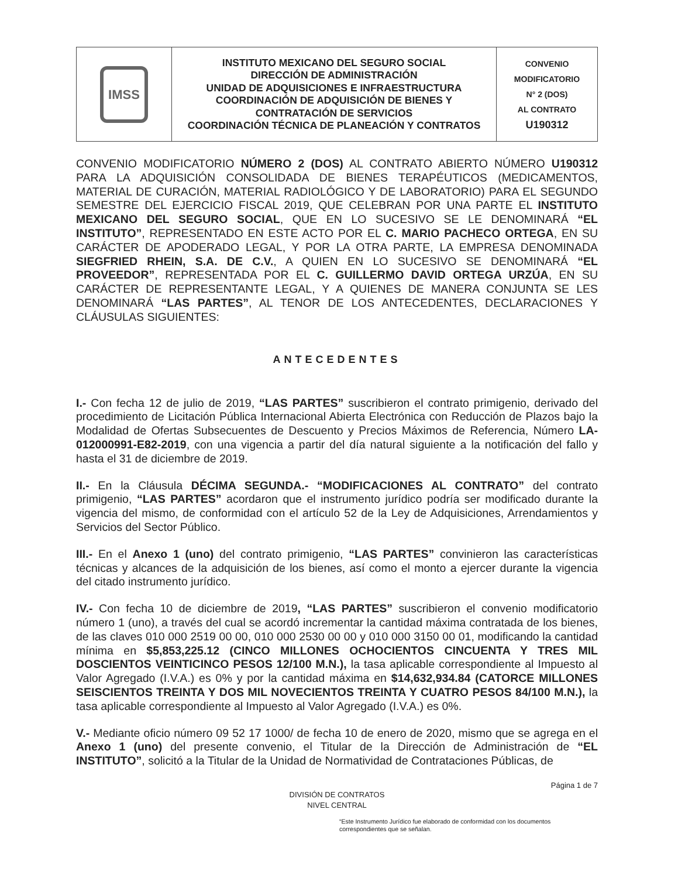| IMSS | INSTITUTO MEXICANO DEL SEGURO SOCIAL DIRECCIÓN DE ADMINISTRACIÓN UNIDAD DE ADQUISICIONES E INFRAESTRUCTURA COORDINACIÓN DE ADQUISICIÓN DE BIENES Y CONTRATACIÓN DE SERVICIOS COORDINACIÓN TÉCNICA DE PLANEACIÓN Y CONTRATOS | CONVENIO MODIFICATORIO N° 2 (DOS) AL CONTRATO U190312 |
CONVENIO MODIFICATORIO NÚMERO 2 (DOS) AL CONTRATO ABIERTO NÚMERO U190312 PARA LA ADQUISICIÓN CONSOLIDADA DE BIENES TERAPÉUTICOS (MEDICAMENTOS, MATERIAL DE CURACIÓN, MATERIAL RADIOLÓGICO Y DE LABORATORIO) PARA EL SEGUNDO SEMESTRE DEL EJERCICIO FISCAL 2019, QUE CELEBRAN POR UNA PARTE EL INSTITUTO MEXICANO DEL SEGURO SOCIAL, QUE EN LO SUCESIVO SE LE DENOMINARÁ “EL INSTITUTO”, REPRESENTADO EN ESTE ACTO POR EL C. MARIO PACHECO ORTEGA, EN SU CARÁCTER DE APODERADO LEGAL, Y POR LA OTRA PARTE, LA EMPRESA DENOMINADA SIEGFRIED RHEIN, S.A. DE C.V., A QUIEN EN LO SUCESIVO SE DENOMINARÁ “EL PROVEEDOR”, REPRESENTADA POR EL C. GUILLERMO DAVID ORTEGA URZÚA, EN SU CARÁCTER DE REPRESENTANTE LEGAL, Y A QUIENES DE MANERA CONJUNTA SE LES DENOMINARÁ “LAS PARTES”, AL TENOR DE LOS ANTECEDENTES, DECLARACIONES Y CLÁUSULAS SIGUIENTES:
ANTECEDENTES
I.- Con fecha 12 de julio de 2019, “LAS PARTES” suscribieron el contrato primigenio, derivado del procedimiento de Licitación Pública Internacional Abierta Electrónica con Reducción de Plazos bajo la Modalidad de Ofertas Subsecuentes de Descuento y Precios Máximos de Referencia, Número LA-012000991-E82-2019, con una vigencia a partir del día natural siguiente a la notificación del fallo y hasta el 31 de diciembre de 2019.
II.- En la Cláusula DÉCIMA SEGUNDA.- “MODIFICACIONES AL CONTRATO” del contrato primigenio, “LAS PARTES” acordaron que el instrumento jurídico podría ser modificado durante la vigencia del mismo, de conformidad con el artículo 52 de la Ley de Adquisiciones, Arrendamientos y Servicios del Sector Público.
III.- En el Anexo 1 (uno) del contrato primigenio, “LAS PARTES” convinieron las características técnicas y alcances de la adquisición de los bienes, así como el monto a ejercer durante la vigencia del citado instrumento jurídico.
IV.- Con fecha 10 de diciembre de 2019, “LAS PARTES” suscribieron el convenio modificatorio número 1 (uno), a través del cual se acordó incrementar la cantidad máxima contratada de los bienes, de las claves 010 000 2519 00 00, 010 000 2530 00 00 y 010 000 3150 00 01, modificando la cantidad mínima en $5,853,225.12 (CINCO MILLONES OCHOCIENTOS CINCUENTA Y TRES MIL DOSCIENTOS VEINTICINCO PESOS 12/100 M.N.), la tasa aplicable correspondiente al Impuesto al Valor Agregado (I.V.A.) es 0% y por la cantidad máxima en $14,632,934.84 (CATORCE MILLONES SEISCIENTOS TREINTA Y DOS MIL NOVECIENTOS TREINTA Y CUATRO PESOS 84/100 M.N.), la tasa aplicable correspondiente al Impuesto al Valor Agregado (I.V.A.) es 0%.
V.- Mediante oficio número 09 52 17 1000/ de fecha 10 de enero de 2020, mismo que se agrega en el Anexo 1 (uno) del presente convenio, el Titular de la Dirección de Administración de “EL INSTITUTO”, solicitó a la Titular de la Unidad de Normatividad de Contrataciones Públicas, de
Página 1 de 7
DIVISIÓN DE CONTRATOS
NIVEL CENTRAL
“Este Instrumento Jurídico fue elaborado de conformidad con los documentos correspondientes que se señalan.